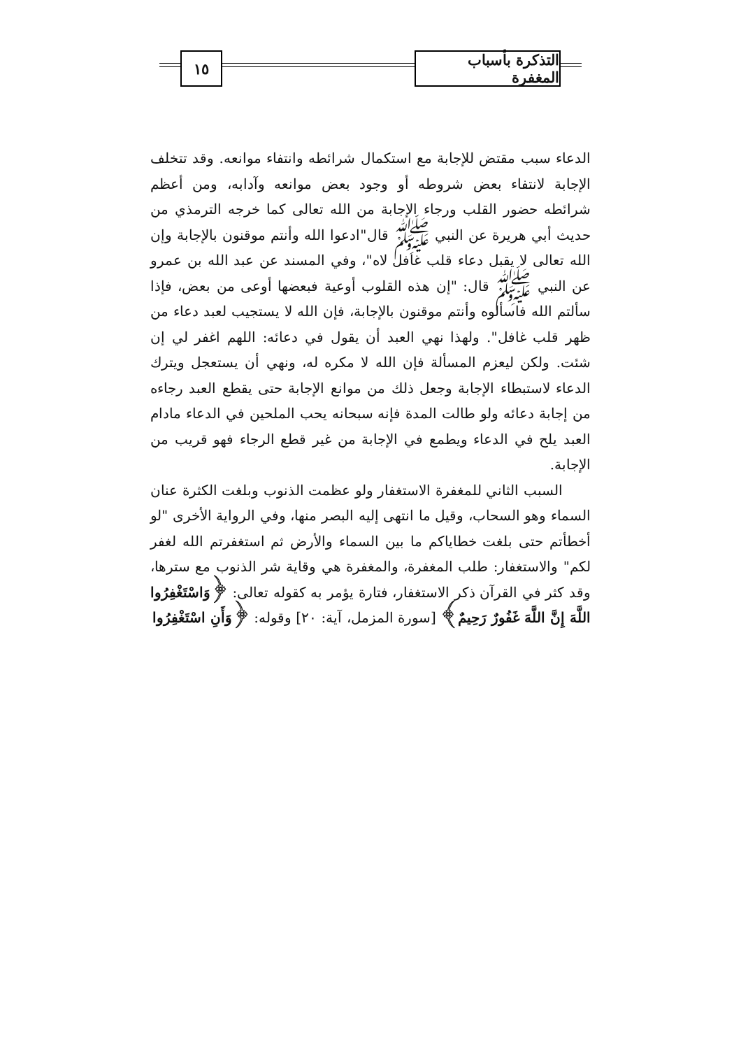التذكرة بأسباب المغفرة
١٥
الدعاء سبب مقتض للإجابة مع استكمال شرائطه وانتفاء موانعه. وقد تتخلف الإجابة لانتفاء بعض شروطه أو وجود بعض موانعه وآدابه، ومن أعظم شرائطه حضور القلب ورجاء الإجابة من الله تعالى كما خرجه الترمذي من حديث أبي هريرة عن النبي ﷺ قال"ادعوا الله وأنتم موقنون بالإجابة وإن الله تعالى لا يقبل دعاء قلب غافل لاه"، وفي المسند عن عبد الله بن عمرو عن النبي ﷺ قال: "إن هذه القلوب أوعية فبعضها أوعى من بعض، فإذا سألتم الله فاسألوه وأنتم موقنون بالإجابة، فإن الله لا يستجيب لعبد دعاء من ظهر قلب غافل". ولهذا نهي العبد أن يقول في دعائه: اللهم اغفر لي إن شئت. ولكن ليعزم المسألة فإن الله لا مكره له، ونهي أن يستعجل ويترك الدعاء لاستبطاء الإجابة وجعل ذلك من موانع الإجابة حتى يقطع العبد رجاءه من إجابة دعائه ولو طالت المدة فإنه سبحانه يحب الملحين في الدعاء مادام العبد يلح في الدعاء ويطمع في الإجابة من غير قطع الرجاء فهو قريب من الإجابة.
السبب الثاني للمغفرة الاستغفار ولو عظمت الذنوب وبلغت الكثرة عنان السماء وهو السحاب، وقيل ما انتهى إليه البصر منها، وفي الرواية الأخرى "لو أخطأتم حتى بلغت خطاياكم ما بين السماء والأرض ثم استغفرتم الله لغفر لكم" والاستغفار: طلب المغفرة، والمغفرة هي وقاية شر الذنوب مع سترها، وقد كثر في القرآن ذكر الاستغفار، فتارة يؤمر به كقوله تعالى: ﴿وَاسْتَغْفِرُوا اللَّهَ إِنَّ اللَّهَ غَفُورٌ رَحِيمٌ﴾ [سورة المزمل، آية: ٢٠] وقوله: ﴿وَأَنِ اسْتَغْفِرُوا